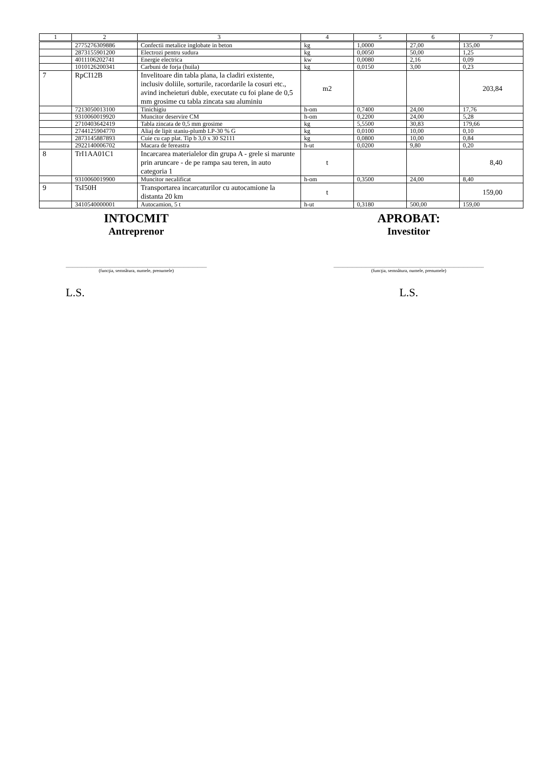| 1 | 2 | 3 | 4 | 5 | 6 | 7 |
| --- | --- | --- | --- | --- | --- | --- |
| | 2775276309886 | Confectii metalice inglobate in beton | kg | 1,0000 | 27,00 | 135,00 |
| | 2873155901200 | Electrozi pentru sudura | kg | 0,0050 | 50,00 | 1,25 |
| | 4011106202741 | Energie electrica | kw | 0,0080 | 2,16 | 0,09 |
| | 1010126200341 | Carbuni de forja (huila) | kg | 0,0150 | 3,00 | 0,23 |
| 7 | RpCI12B | Invelitoare din tabla plana, la cladiri existente, inclusiv doliile, sorturile, racordarile la cosuri etc., avind incheieturi duble, executate cu foi plane de 0,5 mm grosime cu tabla zincata sau aluminiu | m2 | | | 203,84 |
| | 7213050013100 | Tinichigiu | h-om | 0,7400 | 24,00 | 17,76 |
| | 9310060019920 | Muncitor deservire CM | h-om | 0,2200 | 24,00 | 5,28 |
| | 2710403642419 | Tabla zincata de 0,5 mm grosime | kg | 5,5500 | 30,83 | 179,66 |
| | 2744125904770 | Aliaj de lipit staniu-plumb LP-30 % G | kg | 0,0100 | 10,00 | 0,10 |
| | 2873145887893 | Cuie cu cap plat. Tip b 3,0 x 30 S2111 | kg | 0,0800 | 10,00 | 0,84 |
| | 2922140006702 | Macara de fereastra | h-ut | 0,0200 | 9,80 | 0,20 |
| 8 | TrI1AA01C1 | Incarcarea materialelor din grupa A - grele si marunte prin aruncare - de pe rampa sau teren, in auto categoria 1 | t | | | 8,40 |
| | 9310060019900 | Muncitor necalificat | h-om | 0,3500 | 24,00 | 8,40 |
| 9 | TsI50H | Transportarea incarcaturilor cu autocamione la distanta 20 km | t | | | 159,00 |
| | 3410540000001 | Autocamion, 5 t | h-ut | 0,3180 | 500,00 | 159,00 |
INTOCMIT
Antreprenor
_____________________________________________________________
(funcţia, semnătura, numele, prenumele)
L.S.
APROBAT:
Investitor
_________________________________________________________________
(funcţia, semnătura, numele, prenumele)
L.S.